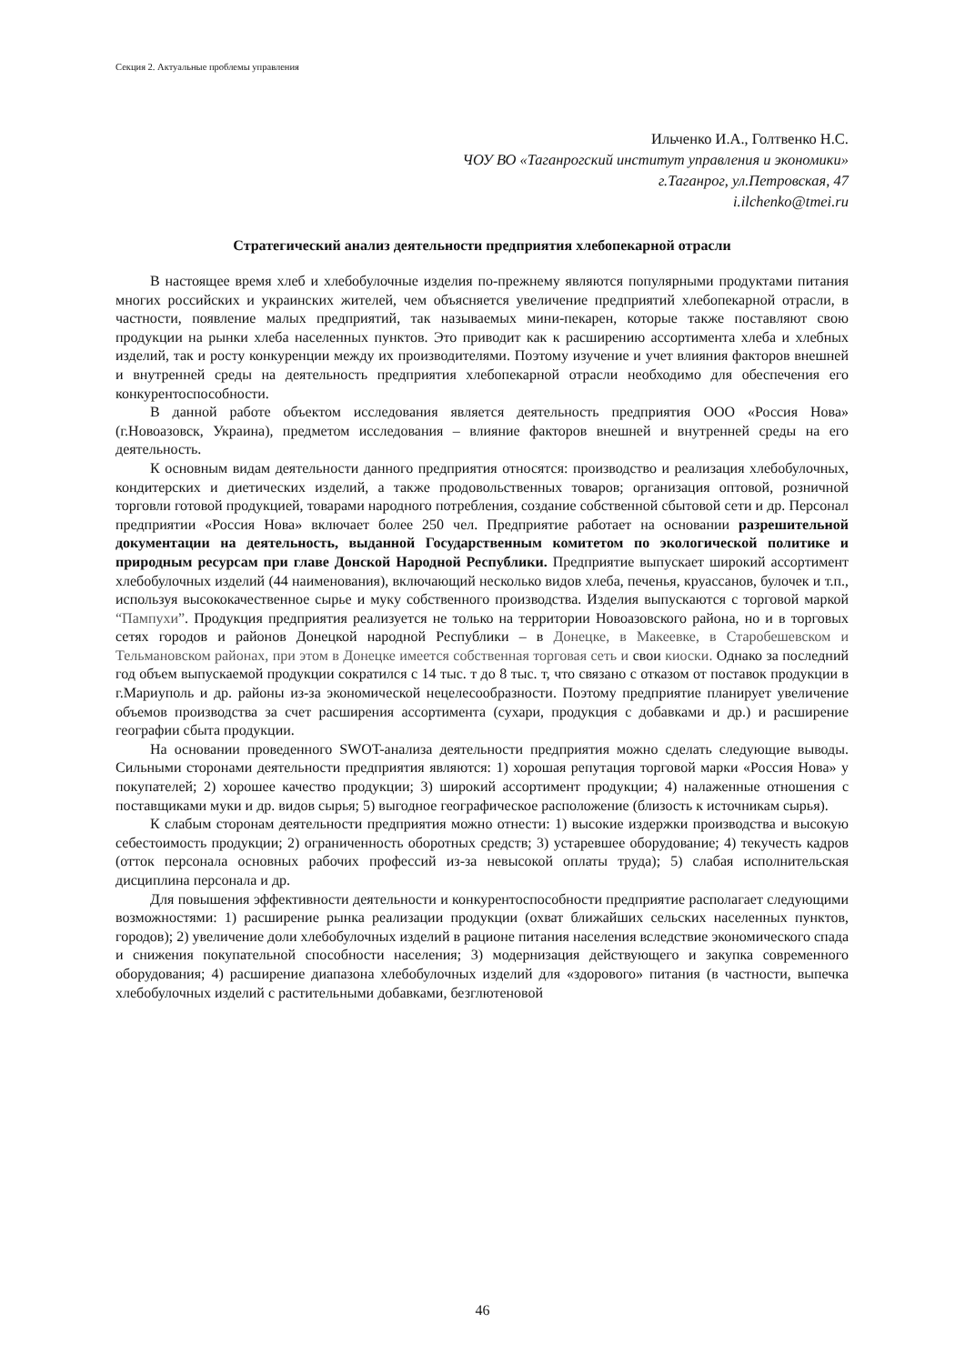Секция 2. Актуальные проблемы управления
Ильченко И.А., Голтвенко Н.С.
ЧОУ ВО «Таганрогский институт управления и экономики»
г.Таганрог, ул.Петровская, 47
i.ilchenko@tmei.ru
Стратегический анализ деятельности предприятия хлебопекарной отрасли
В настоящее время хлеб и хлебобулочные изделия по-прежнему являются популярными продуктами питания многих российских и украинских жителей, чем объясняется увеличение предприятий хлебопекарной отрасли, в частности, появление малых предприятий, так называемых мини-пекарен, которые также поставляют свою продукции на рынки хлеба населенных пунктов. Это приводит как к расширению ассортимента хлеба и хлебных изделий, так и росту конкуренции между их производителями. Поэтому изучение и учет влияния факторов внешней и внутренней среды на деятельность предприятия хлебопекарной отрасли необходимо для обеспечения его конкурентоспособности.
В данной работе объектом исследования является деятельность предприятия ООО «Россия Нова» (г.Новоазовск, Украина), предметом исследования – влияние факторов внешней и внутренней среды на его деятельность.
К основным видам деятельности данного предприятия относятся: производство и реализация хлебобулочных, кондитерских и диетических изделий, а также продовольственных товаров; организация оптовой, розничной торговли готовой продукцией, товарами народного потребления, создание собственной сбытовой сети и др. Персонал предприятии «Россия Нова» включает более 250 чел. Предприятие работает на основании разрешительной документации на деятельность, выданной Государственным комитетом по экологической политике и природным ресурсам при главе Донской Народной Республики. Предприятие выпускает широкий ассортимент хлебобулочных изделий (44 наименования), включающий несколько видов хлеба, печенья, круассанов, булочек и т.п., используя высококачественное сырье и муку собственного производства. Изделия выпускаются с торговой маркой “Пампухи”. Продукция предприятия реализуется не только на территории Новоазовского района, но и в торговых сетях городов и районов Донецкой народной Республики – в Донецке, в Макеевке, в Старобешевском и Тельмановском районах, при этом в Донецке имеется собственная торговая сеть и свои киоски. Однако за последний год объем выпускаемой продукции сократился с 14 тыс. т до 8 тыс. т, что связано с отказом от поставок продукции в г.Мариуполь и др. районы из-за экономической нецелесообразности. Поэтому предприятие планирует увеличение объемов производства за счет расширения ассортимента (сухари, продукция с добавками и др.) и расширение географии сбыта продукции.
На основании проведенного SWOT-анализа деятельности предприятия можно сделать следующие выводы. Сильными сторонами деятельности предприятия являются: 1) хорошая репутация торговой марки «Россия Нова» у покупателей; 2) хорошее качество продукции; 3) широкий ассортимент продукции; 4) налаженные отношения с поставщиками муки и др. видов сырья; 5) выгодное географическое расположение (близость к источникам сырья).
К слабым сторонам деятельности предприятия можно отнести: 1) высокие издержки производства и высокую себестоимость продукции; 2) ограниченность оборотных средств; 3) устаревшее оборудование; 4) текучесть кадров (отток персонала основных рабочих профессий из-за невысокой оплаты труда); 5) слабая исполнительская дисциплина персонала и др.
Для повышения эффективности деятельности и конкурентоспособности предприятие располагает следующими возможностями: 1) расширение рынка реализации продукции (охват ближайших сельских населенных пунктов, городов); 2) увеличение доли хлебобулочных изделий в рационе питания населения вследствие экономического спада и снижения покупательной способности населения; 3) модернизация действующего и закупка современного оборудования; 4) расширение диапазона хлебобулочных изделий для «здорового» питания (в частности, выпечка хлебобулочных изделий с растительными добавками, безглютеновой
46